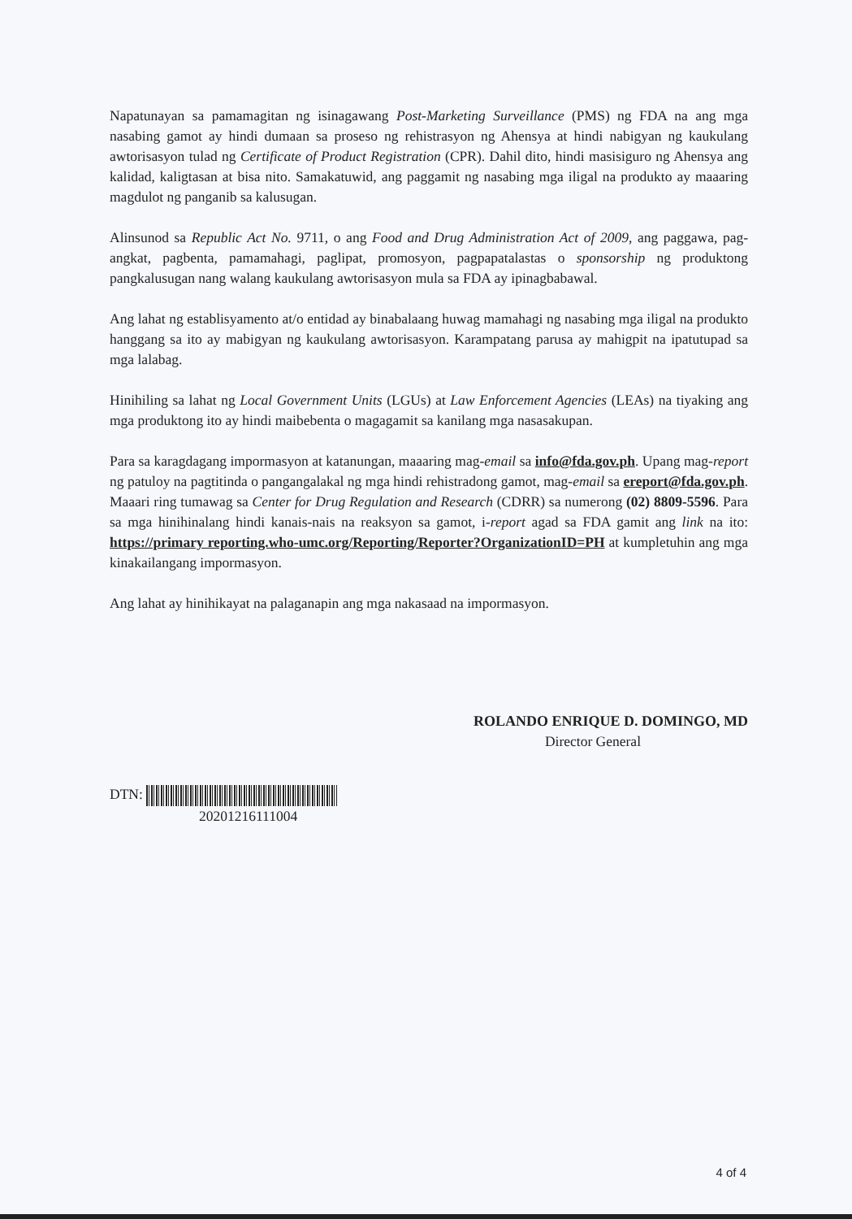Napatunayan sa pamamagitan ng isinagawang Post-Marketing Surveillance (PMS) ng FDA na ang mga nasabing gamot ay hindi dumaan sa proseso ng rehistrasyon ng Ahensya at hindi nabigyan ng kaukulang awtorisasyon tulad ng Certificate of Product Registration (CPR). Dahil dito, hindi masisiguro ng Ahensya ang kalidad, kaligtasan at bisa nito. Samakatuwid, ang paggamit ng nasabing mga iligal na produkto ay maaaring magdulot ng panganib sa kalusugan.
Alinsunod sa Republic Act No. 9711, o ang Food and Drug Administration Act of 2009, ang paggawa, pag-angkat, pagbenta, pamamahagi, paglipat, promosyon, pagpapatalastas o sponsorship ng produktong pangkalusugan nang walang kaukulang awtorisasyon mula sa FDA ay ipinagbabawal.
Ang lahat ng establisyamento at/o entidad ay binabalaang huwag mamahagi ng nasabing mga iligal na produkto hanggang sa ito ay mabigyan ng kaukulang awtorisasyon. Karampatang parusa ay mahigpit na ipatutupad sa mga lalabag.
Hinihiling sa lahat ng Local Government Units (LGUs) at Law Enforcement Agencies (LEAs) na tiyaking ang mga produktong ito ay hindi maibebenta o magagamit sa kanilang mga nasasakupan.
Para sa karagdagang impormasyon at katanungan, maaaring mag-email sa info@fda.gov.ph. Upang mag-report ng patuloy na pagtitinda o pangangalakal ng mga hindi rehistradong gamot, mag-email sa ereport@fda.gov.ph. Maaari ring tumawag sa Center for Drug Regulation and Research (CDRR) sa numerong (02) 8809-5596. Para sa mga hinihinalang hindi kanais-nais na reaksyon sa gamot, i-report agad sa FDA gamit ang link na ito: https://primary reporting.who-umc.org/Reporting/Reporter?OrganizationID=PH at kumpletuhin ang mga kinakailangang impormasyon.
Ang lahat ay hinihikayat na palaganapin ang mga nakasaad na impormasyon.
ROLANDO ENRIQUE D. DOMINGO, MD
Director General
DTN:
20201216111004
4 of 4